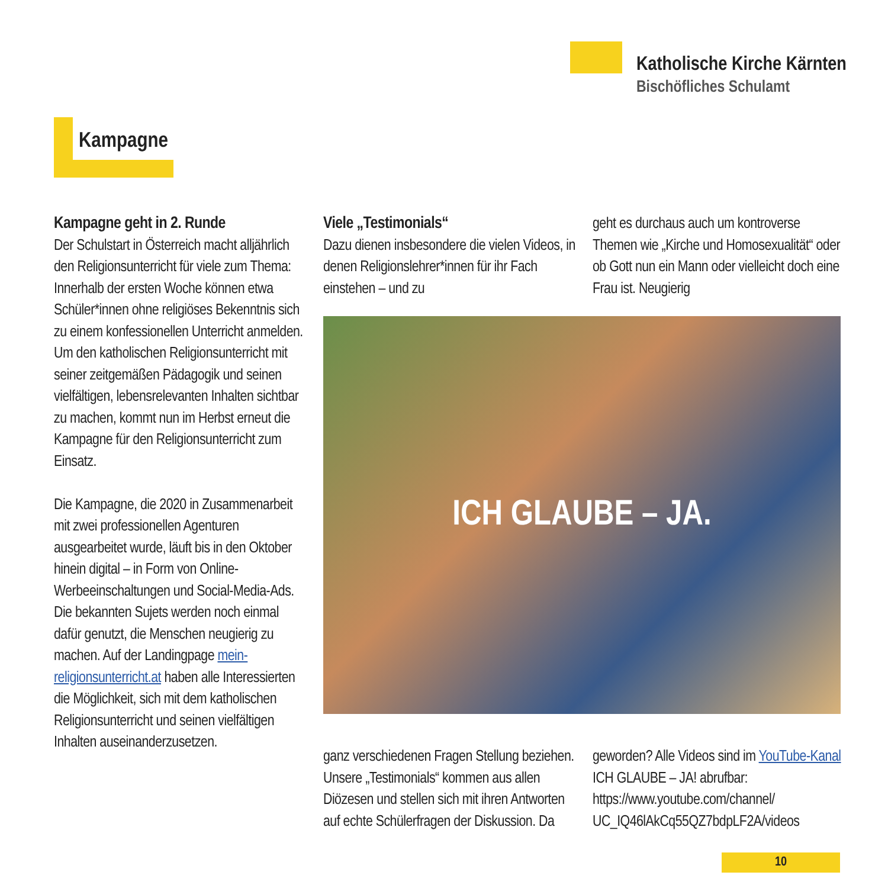Katholische Kirche Kärnten
Bischöfliches Schulamt
Kampagne
Kampagne geht in 2. Runde
Der Schulstart in Österreich macht alljährlich den Religionsunterricht für viele zum Thema: Innerhalb der ersten Woche können etwa Schüler*innen ohne religiöses Bekenntnis sich zu einem konfessionellen Unterricht anmelden. Um den katholischen Religionsunterricht mit seiner zeitgemäßen Pädagogik und seinen vielfältigen, lebensrelevanten Inhalten sichtbar zu machen, kommt nun im Herbst erneut die Kampagne für den Religionsunterricht zum Einsatz.
Die Kampagne, die 2020 in Zusammenarbeit mit zwei professionellen Agenturen ausgearbeitet wurde, läuft bis in den Oktober hinein digital – in Form von Online-Werbeeinschaltungen und Social-Media-Ads. Die bekannten Sujets werden noch einmal dafür genutzt, die Menschen neugierig zu machen. Auf der Landingpage mein-religionsunterricht.at haben alle Interessierten die Möglichkeit, sich mit dem katholischen Religionsunterricht und seinen vielfältigen Inhalten auseinanderzusetzen.
Viele „Testimonials“
Dazu dienen insbesondere die vielen Videos, in denen Religionslehrer*innen für ihr Fach einstehen – und zu
geht es durchaus auch um kontroverse Themen wie „Kirche und Homosexualität“ oder ob Gott nun ein Mann oder vielleicht doch eine Frau ist. Neugierig
ganz verschiedenen Fragen Stellung beziehen. Unsere „Testimonials“ kommen aus allen Diözesen und stellen sich mit ihren Antworten auf echte Schülerfragen der Diskussion. Da
geworden? Alle Videos sind im YouTube-Kanal ICH GLAUBE – JA! abrufbar: https://www.youtube.com/channel/ UC_IQ46lAkCq55QZ7bdpLF2A/videos
ICH GLAUBE – JA.
10